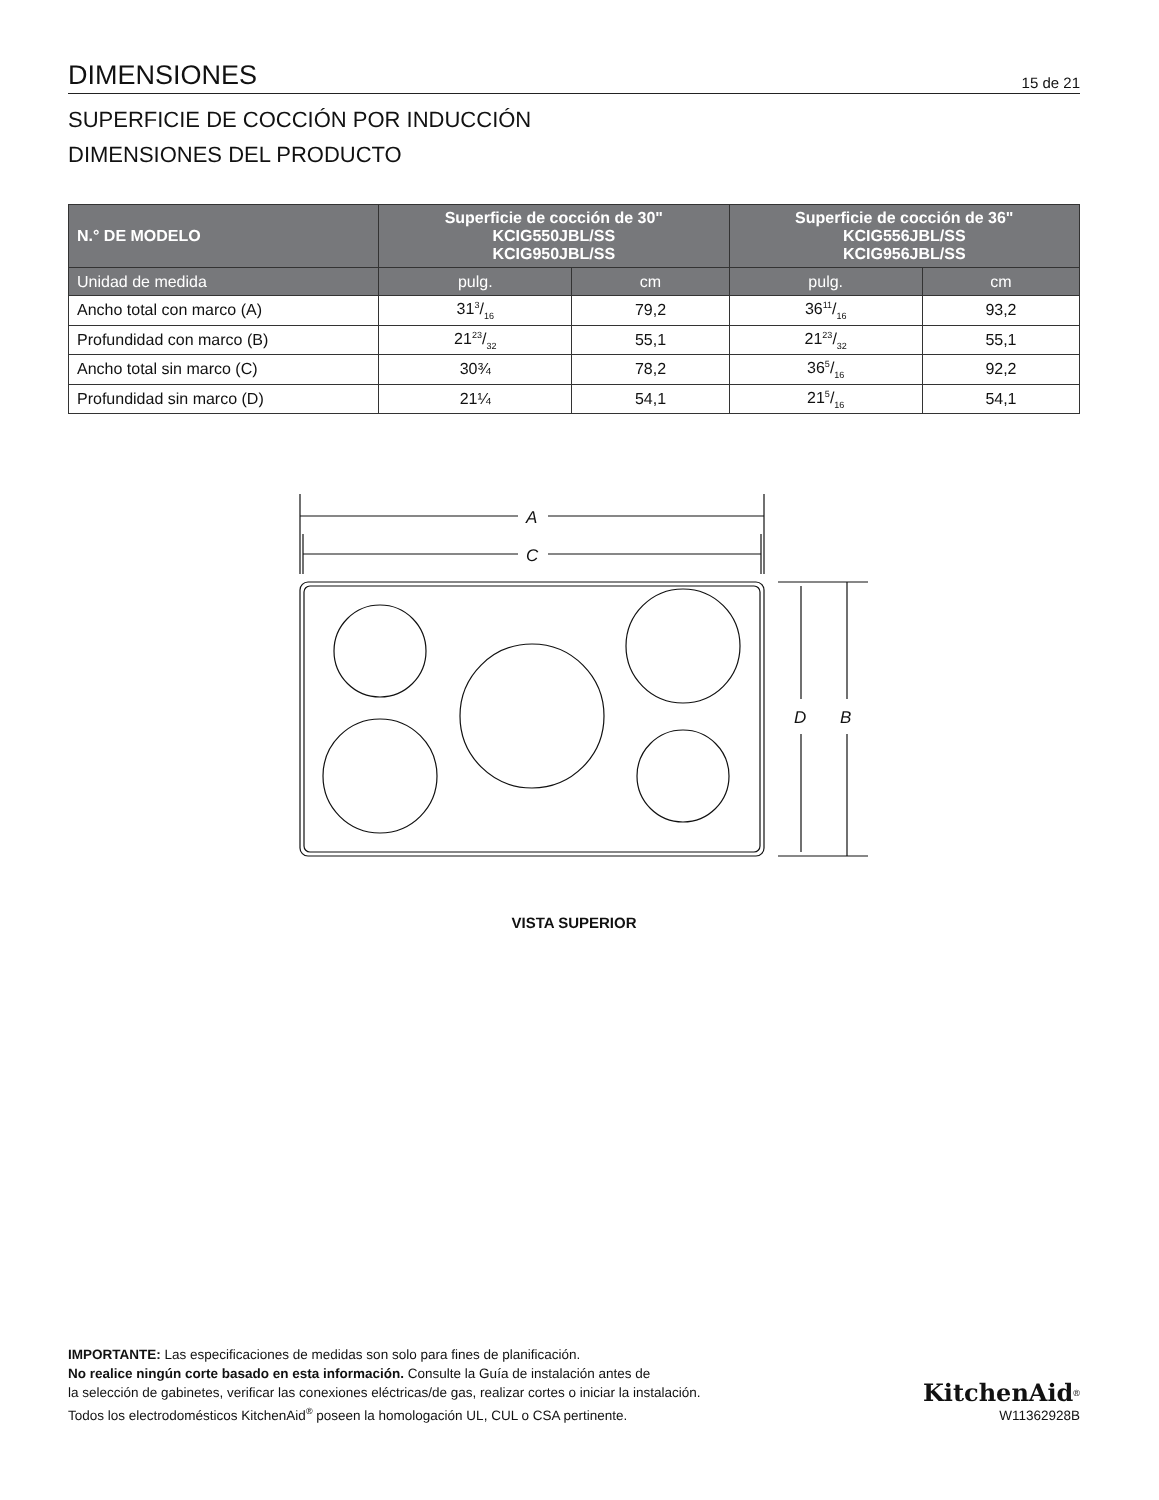DIMENSIONES 15 de 21
SUPERFICIE DE COCCIÓN POR INDUCCIÓN
DIMENSIONES DEL PRODUCTO
| N.° DE MODELO | Superficie de cocción de 30" KCIG550JBL/SS KCIG950JBL/SS | | Superficie de cocción de 36" KCIG556JBL/SS KCIG956JBL/SS | |
| --- | --- | --- | --- | --- |
| Unidad de medida | pulg. | cm | pulg. | cm |
| Ancho total con marco (A) | 313/16 | 79,2 | 3611/16 | 93,2 |
| Profundidad con marco (B) | 2123/32 | 55,1 | 2123/32 | 55,1 |
| Ancho total sin marco (C) | 30¾ | 78,2 | 365/16 | 92,2 |
| Profundidad sin marco (D) | 21¼ | 54,1 | 215/16 | 54,1 |
A
C
D
B
VISTA SUPERIOR
IMPORTANTE: Las especificaciones de medidas son solo para fines de planificación.
No realice ningún corte basado en esta información. Consulte la Guía de instalación antes de
la selección de gabinetes, verificar las conexiones eléctricas/de gas, realizar cortes o iniciar la instalación.
Todos los electrodomésticos KitchenAid<sup>®</sup> poseen la homologación UL, CUL o CSA pertinente.
KitchenAid<sup>®</sup>
W11362928B